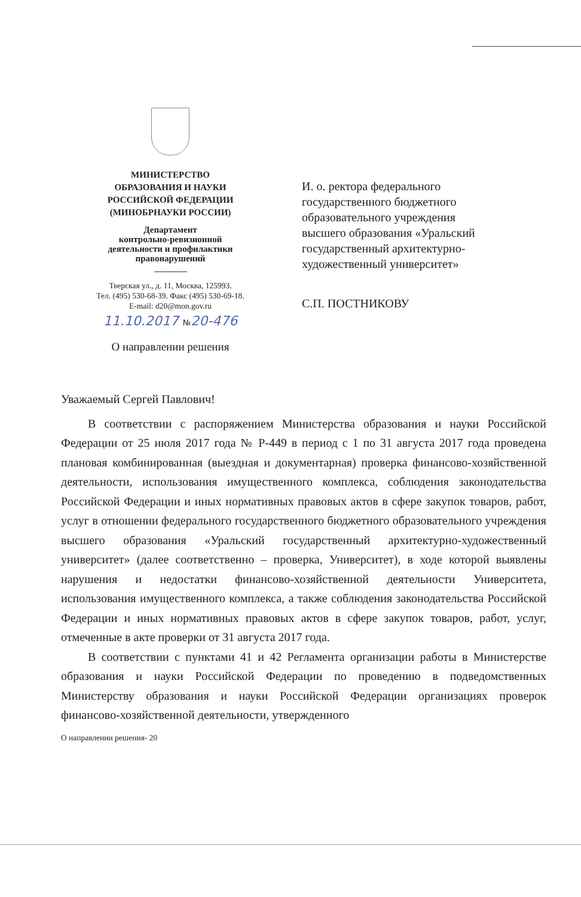МИНИСТЕРСТВО
ОБРАЗОВАНИЯ И НАУКИ
РОССИЙСКОЙ ФЕДЕРАЦИИ
(МИНОБРНАУКИ РОССИИ)
Департамент
контрольно-ревизионной
деятельности и профилактики
правонарушений
Тверская ул., д. 11, Москва, 125993.
Тел. (495) 530-68-39. Факс (495) 530-69-18.
E-mail: d20@mon.gov.ru
11.10.2017 №20-476
О направлении решения
И. о. ректора федерального
государственного бюджетного
образовательного учреждения
высшего образования «Уральский
государственный архитектурно-
художественный университет»
С.П. ПОСТНИКОВУ
Уважаемый Сергей Павлович!
В соответствии с распоряжением Министерства образования и науки Российской Федерации от 25 июля 2017 года № Р-449 в период с 1 по 31 августа 2017 года проведена плановая комбинированная (выездная и документарная) проверка финансово-хозяйственной деятельности, использования имущественного комплекса, соблюдения законодательства Российской Федерации и иных нормативных правовых актов в сфере закупок товаров, работ, услуг в отношении федерального государственного бюджетного образовательного учреждения высшего образования «Уральский государственный архитектурно-художественный университет» (далее соответственно – проверка, Университет), в ходе которой выявлены нарушения и недостатки финансово-хозяйственной деятельности Университета, использования имущественного комплекса, а также соблюдения законодательства Российской Федерации и иных нормативных правовых актов в сфере закупок товаров, работ, услуг, отмеченные в акте проверки от 31 августа 2017 года.
В соответствии с пунктами 41 и 42 Регламента организации работы в Министерстве образования и науки Российской Федерации по проведению в подведомственных Министерству образования и науки Российской Федерации организациях проверок финансово-хозяйственной деятельности, утвержденного
О направлении решения- 20